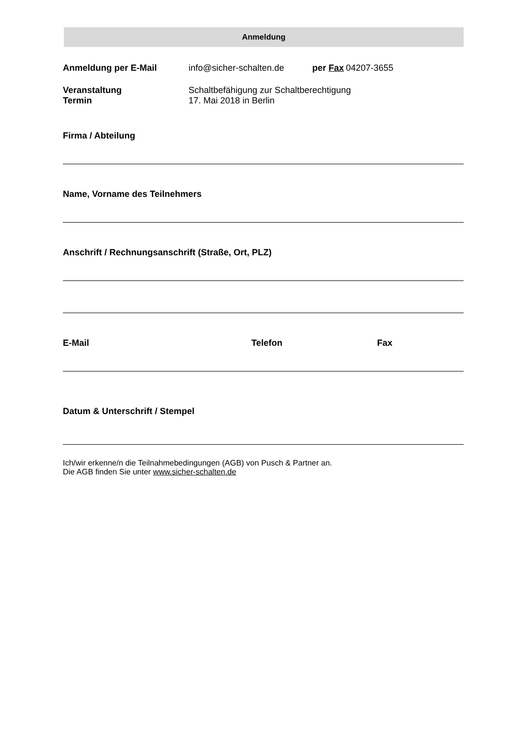Anmeldung
Anmeldung per E-Mail info@sicher-schalten.de per Fax 04207-3655
Veranstaltung Schaltbefähigung zur Schaltberechtigung
Termin 17. Mai 2018 in Berlin
Firma / Abteilung
Name, Vorname des Teilnehmers
Anschrift / Rechnungsanschrift (Straße, Ort, PLZ)
E-Mail Telefon Fax
Datum & Unterschrift / Stempel
Ich/wir erkenne/n die Teilnahmebedingungen (AGB) von Pusch & Partner an.
Die AGB finden Sie unter www.sicher-schalten.de